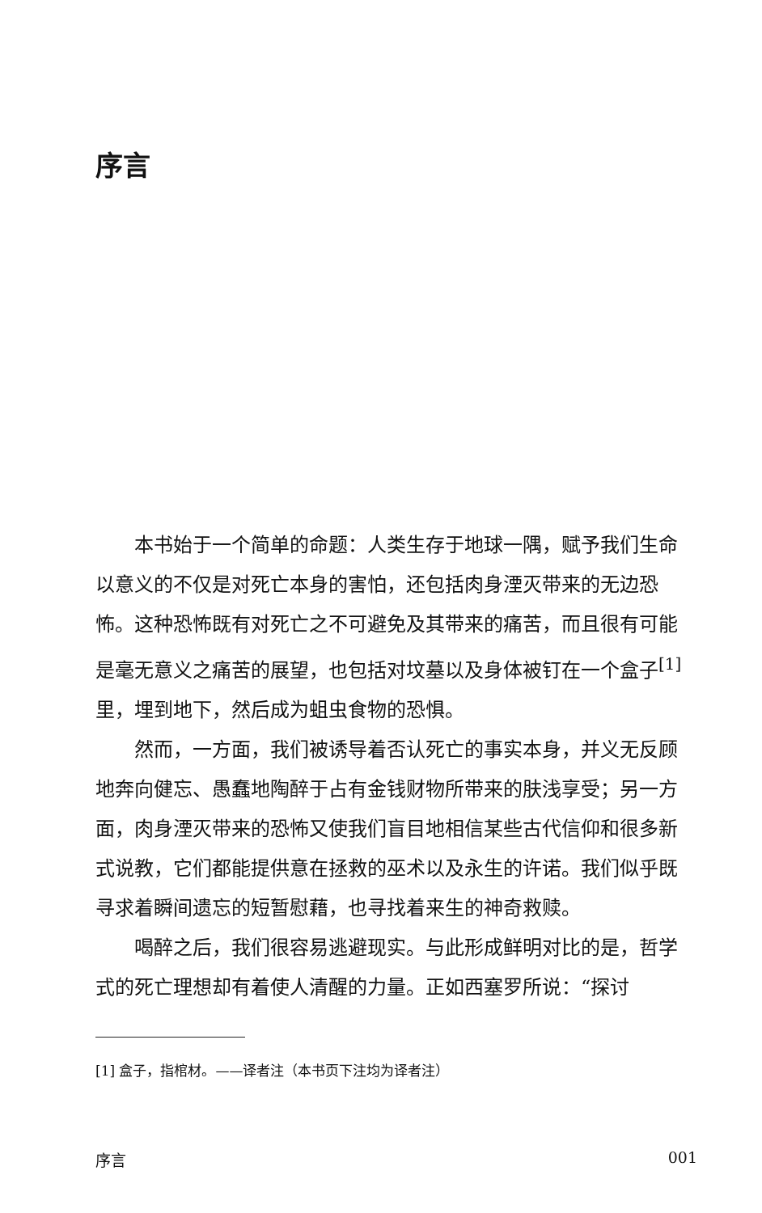序言
本书始于一个简单的命题：人类生存于地球一隅，赋予我们生命以意义的不仅是对死亡本身的害怕，还包括肉身湮灭带来的无边恐怖。这种恐怖既有对死亡之不可避免及其带来的痛苦，而且很有可能是毫无意义之痛苦的展望，也包括对坟墓以及身体被钉在一个盒子<sup>[1]</sup>里，埋到地下，然后成为蛆虫食物的恐惧。
然而，一方面，我们被诱导着否认死亡的事实本身，并义无反顾地奔向健忘、愚蠢地陶醉于占有金钱财物所带来的肤浅享受；另一方面，肉身湮灭带来的恐怖又使我们盲目地相信某些古代信仰和很多新式说教，它们都能提供意在拯救的巫术以及永生的许诺。我们似乎既寻求着瞬间遗忘的短暂慰藉，也寻找着来生的神奇救赎。
喝醉之后，我们很容易逃避现实。与此形成鲜明对比的是，哲学式的死亡理想却有着使人清醒的力量。正如西塞罗所说：“探讨
[1] 盒子，指棺材。——译者注（本书页下注均为译者注）
序言 001